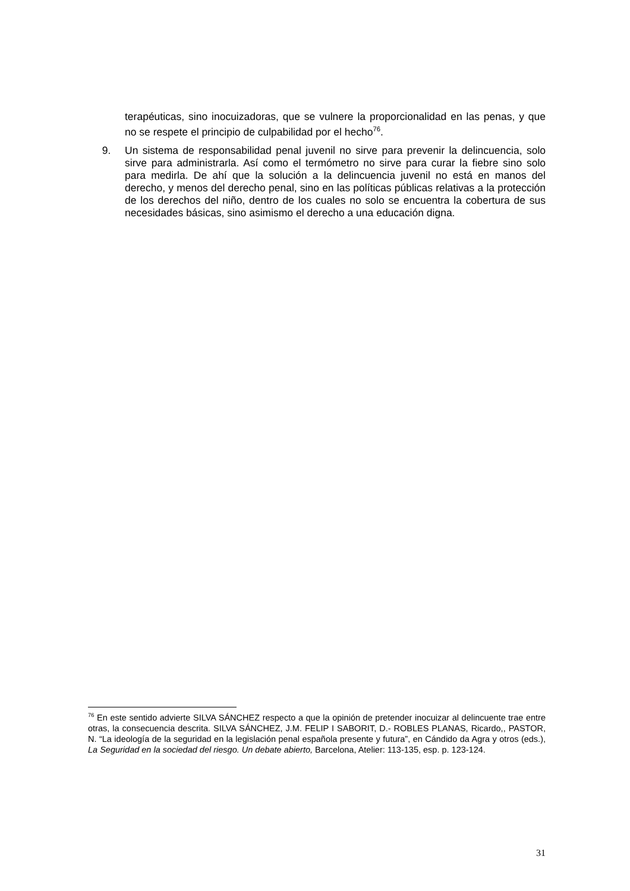terapéuticas, sino inocuizadoras, que se vulnere la proporcionalidad en las penas, y que no se respete el principio de culpabilidad por el hecho<sup>76</sup>.
9. Un sistema de responsabilidad penal juvenil no sirve para prevenir la delincuencia, solo sirve para administrarla. Así como el termómetro no sirve para curar la fiebre sino solo para medirla. De ahí que la solución a la delincuencia juvenil no está en manos del derecho, y menos del derecho penal, sino en las políticas públicas relativas a la protección de los derechos del niño, dentro de los cuales no solo se encuentra la cobertura de sus necesidades básicas, sino asimismo el derecho a una educación digna.
<sup>76</sup> En este sentido advierte SILVA SÁNCHEZ respecto a que la opinión de pretender inocuizar al delincuente trae entre otras, la consecuencia descrita. SILVA SÁNCHEZ, J.M. FELIP I SABORIT, D.- ROBLES PLANAS, Ricardo,, PASTOR, N. “La ideología de la seguridad en la legislación penal española presente y futura”, en Cándido da Agra y otros (eds.), La Seguridad en la sociedad del riesgo. Un debate abierto, Barcelona, Atelier: 113-135, esp. p. 123-124.
31